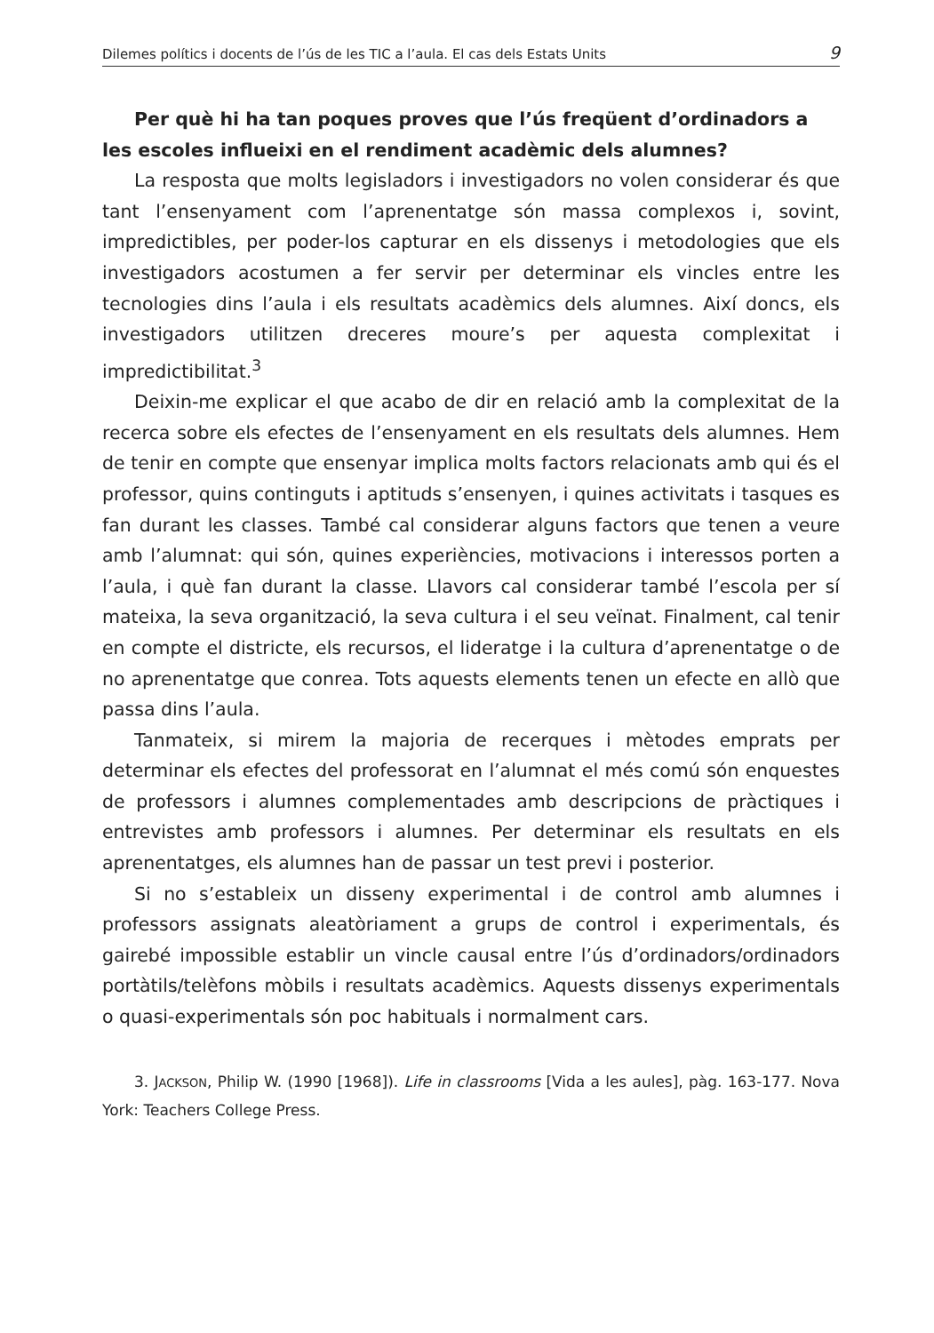Dilemes polítics i docents de l’ús de les TIC a l’aula. El cas dels Estats Units 9
Per què hi ha tan poques proves que l’ús freqüent d’ordinadors a les escoles influeixi en el rendiment acadèmic dels alumnes?
La resposta que molts legisladors i investigadors no volen considerar és que tant l’ensenyament com l’aprenentatge són massa complexos i, sovint, impredictibles, per poder-los capturar en els dissenys i metodologies que els investigadors acostumen a fer servir per determinar els vincles entre les tecnologies dins l’aula i els resultats acadèmics dels alumnes. Així doncs, els investigadors utilitzen dreceres moure’s per aquesta complexitat i impredictibilitat.<sup>3</sup>
Deixin-me explicar el que acabo de dir en relació amb la complexitat de la recerca sobre els efectes de l’ensenyament en els resultats dels alumnes. Hem de tenir en compte que ensenyar implica molts factors relacionats amb qui és el professor, quins continguts i aptituds s’ensenyen, i quines activitats i tasques es fan durant les classes. També cal considerar alguns factors que tenen a veure amb l’alumnat: qui són, quines experiències, motivacions i interessos porten a l’aula, i què fan durant la classe. Llavors cal considerar també l’escola per sí mateixa, la seva organització, la seva cultura i el seu veïnat. Finalment, cal tenir en compte el districte, els recursos, el lideratge i la cultura d’aprenentatge o de no aprenentatge que conrea. Tots aquests elements tenen un efecte en allò que passa dins l’aula.
Tanmateix, si mirem la majoria de recerques i mètodes emprats per determinar els efectes del professorat en l’alumnat el més comú són enquestes de professors i alumnes complementades amb descripcions de pràctiques i entrevistes amb professors i alumnes. Per determinar els resultats en els aprenentatges, els alumnes han de passar un test previ i posterior.
Si no s’estableix un disseny experimental i de control amb alumnes i professors assignats aleatòriament a grups de control i experimentals, és gairebé impossible establir un vincle causal entre l’ús d’ordinadors/ordinadors portàtils/telèfons mòbils i resultats acadèmics. Aquests dissenys experimentals o quasi-experimentals són poc habituals i normalment cars.
3. JACKSON, Philip W. (1990 [1968]). Life in classrooms [Vida a les aules], pàg. 163-177. Nova York: Teachers College Press.